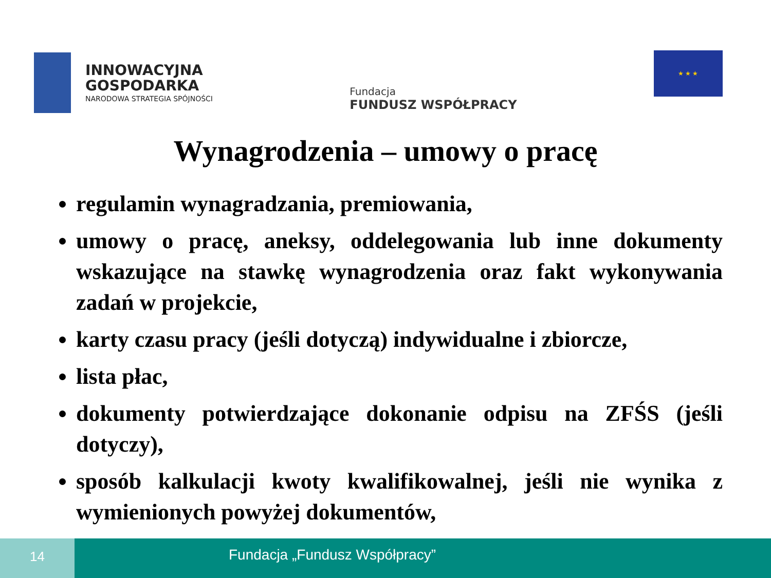INNOWACYJNA
GOSPODARKA
NARODOWA STRATEGIA SPÓJNOŚCI
Fundacja
FUNDUSZ WSPÓŁPRACY
★ ★ ★
Wynagrodzenia – umowy o pracę
regulamin wynagradzania, premiowania,
umowy o pracę, aneksy, oddelegowania lub inne dokumenty wskazujące na stawkę wynagrodzenia oraz fakt wykonywania zadań w projekcie,
karty czasu pracy (jeśli dotyczą) indywidualne i zbiorcze,
lista płac,
dokumenty potwierdzające dokonanie odpisu na ZFŚS (jeśli dotyczy),
sposób kalkulacji kwoty kwalifikowalnej, jeśli nie wynika z wymienionych powyżej dokumentów,
14
Fundacja „Fundusz Współpracy”